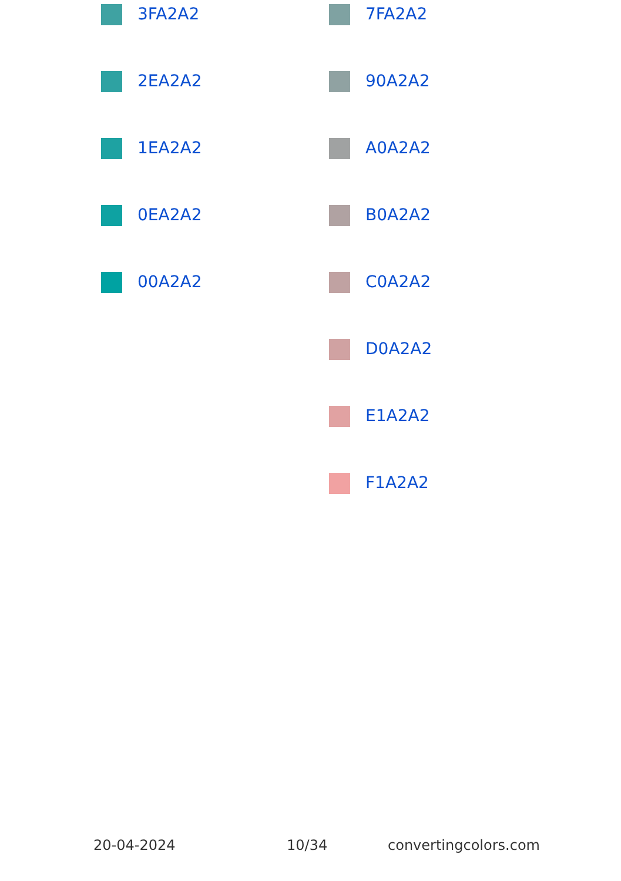3FA2A2
2EA2A2
1EA2A2
0EA2A2
00A2A2
7FA2A2
90A2A2
A0A2A2
B0A2A2
C0A2A2
D0A2A2
E1A2A2
F1A2A2
20-04-2024 10/34 convertingcolors.com